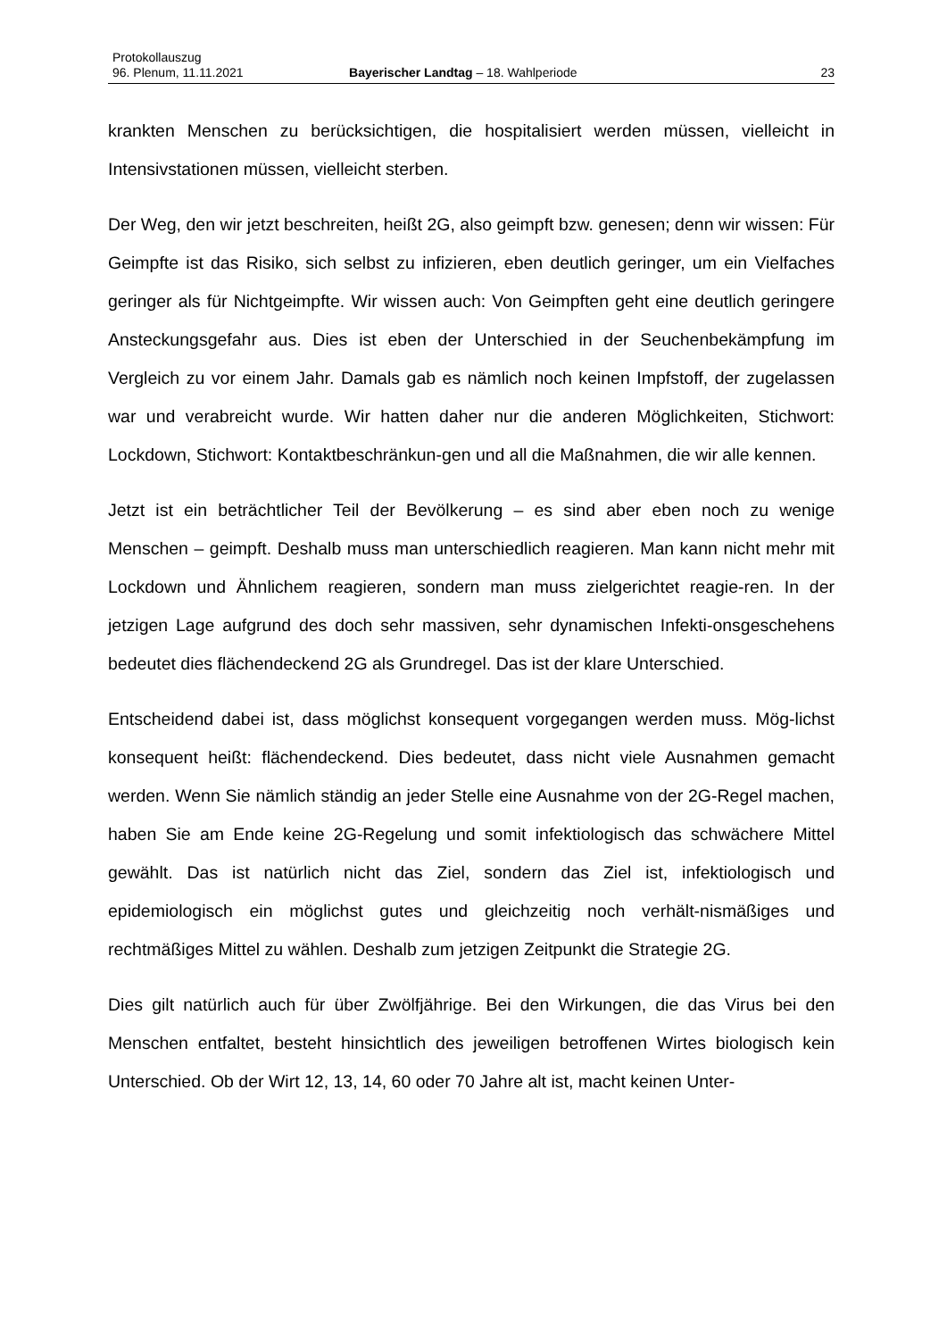Protokollauszug
96. Plenum, 11.11.2021 Bayerischer Landtag – 18. Wahlperiode 23
krankten Menschen zu berücksichtigen, die hospitalisiert werden müssen, vielleicht in Intensivstationen müssen, vielleicht sterben.
Der Weg, den wir jetzt beschreiten, heißt 2G, also geimpft bzw. genesen; denn wir wissen: Für Geimpfte ist das Risiko, sich selbst zu infizieren, eben deutlich geringer, um ein Vielfaches geringer als für Nichtgeimpfte. Wir wissen auch: Von Geimpften geht eine deutlich geringere Ansteckungsgefahr aus. Dies ist eben der Unterschied in der Seuchenbekämpfung im Vergleich zu vor einem Jahr. Damals gab es nämlich noch keinen Impfstoff, der zugelassen war und verabreicht wurde. Wir hatten daher nur die anderen Möglichkeiten, Stichwort: Lockdown, Stichwort: Kontaktbeschränkun-gen und all die Maßnahmen, die wir alle kennen.
Jetzt ist ein beträchtlicher Teil der Bevölkerung – es sind aber eben noch zu wenige Menschen – geimpft. Deshalb muss man unterschiedlich reagieren. Man kann nicht mehr mit Lockdown und Ähnlichem reagieren, sondern man muss zielgerichtet reagie-ren. In der jetzigen Lage aufgrund des doch sehr massiven, sehr dynamischen Infekti-onsgeschehens bedeutet dies flächendeckend 2G als Grundregel. Das ist der klare Unterschied.
Entscheidend dabei ist, dass möglichst konsequent vorgegangen werden muss. Mög-lichst konsequent heißt: flächendeckend. Dies bedeutet, dass nicht viele Ausnahmen gemacht werden. Wenn Sie nämlich ständig an jeder Stelle eine Ausnahme von der 2G-Regel machen, haben Sie am Ende keine 2G-Regelung und somit infektiologisch das schwächere Mittel gewählt. Das ist natürlich nicht das Ziel, sondern das Ziel ist, infektiologisch und epidemiologisch ein möglichst gutes und gleichzeitig noch verhält-nismäßiges und rechtmäßiges Mittel zu wählen. Deshalb zum jetzigen Zeitpunkt die Strategie 2G.
Dies gilt natürlich auch für über Zwölfjährige. Bei den Wirkungen, die das Virus bei den Menschen entfaltet, besteht hinsichtlich des jeweiligen betroffenen Wirtes biologisch kein Unterschied. Ob der Wirt 12, 13, 14, 60 oder 70 Jahre alt ist, macht keinen Unter-